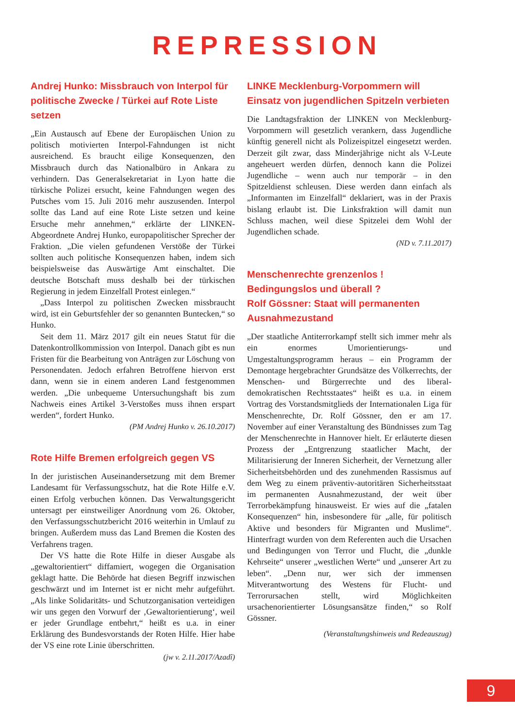REPRESSION
Andrej Hunko: Missbrauch von Interpol für politische Zwecke / Türkei auf Rote Liste setzen
„Ein Austausch auf Ebene der Europäischen Union zu politisch motivierten Interpol-Fahndungen ist nicht ausreichend. Es braucht eilige Konsequenzen, den Missbrauch durch das Nationalbüro in Ankara zu verhindern. Das Generalsekretariat in Lyon hatte die türkische Polizei ersucht, keine Fahndungen wegen des Putsches vom 15. Juli 2016 mehr auszusenden. Interpol sollte das Land auf eine Rote Liste setzen und keine Ersuche mehr annehmen,“ erklärte der LINKEN-Abgeordnete Andrej Hunko, europapolitischer Sprecher der Fraktion. „Die vielen gefundenen Verstöße der Türkei sollten auch politische Konsequenzen haben, indem sich beispielsweise das Auswärtige Amt einschaltet. Die deutsche Botschaft muss deshalb bei der türkischen Regierung in jedem Einzelfall Protest einlegen.“
„Dass Interpol zu politischen Zwecken missbraucht wird, ist ein Geburtsfehler der so genannten Buntecken,“ so Hunko.
Seit dem 11. März 2017 gilt ein neues Statut für die Datenkontrollkommission von Interpol. Danach gibt es nun Fristen für die Bearbeitung von Anträgen zur Löschung von Personendaten. Jedoch erfahren Betroffene hiervon erst dann, wenn sie in einem anderen Land festgenommen werden. „Die unbequeme Untersuchungshaft bis zum Nachweis eines Artikel 3-Verstoßes muss ihnen erspart werden“, fordert Hunko.
(PM Andrej Hunko v. 26.10.2017)
Rote Hilfe Bremen erfolgreich gegen VS
In der juristischen Auseinandersetzung mit dem Bremer Landesamt für Verfassungsschutz, hat die Rote Hilfe e.V. einen Erfolg verbuchen können. Das Verwaltungsgericht untersagt per einstweiliger Anordnung vom 26. Oktober, den Verfassungsschutzbericht 2016 weiterhin in Umlauf zu bringen. Außerdem muss das Land Bremen die Kosten des Verfahrens tragen.
Der VS hatte die Rote Hilfe in dieser Ausgabe als „gewaltorientiert“ diffamiert, wogegen die Organisation geklagt hatte. Die Behörde hat diesen Begriff inzwischen geschwärzt und im Internet ist er nicht mehr aufgeführt. „Als linke Solidaritäts- und Schutzorganisation verteidigen wir uns gegen den Vorwurf der ‚Gewaltorientierung‘, weil er jeder Grundlage entbehrt,“ heißt es u.a. in einer Erklärung des Bundesvorstands der Roten Hilfe. Hier habe der VS eine rote Linie überschritten.
(jw v. 2.11.2017/Azadî)
LINKE Mecklenburg-Vorpommern will Einsatz von jugendlichen Spitzeln verbieten
Die Landtagsfraktion der LINKEN von Mecklenburg-Vorpommern will gesetzlich verankern, dass Jugendliche künftig generell nicht als Polizeispitzel eingesetzt werden. Derzeit gilt zwar, dass Minderjährige nicht als V-Leute angeheuert werden dürfen, dennoch kann die Polizei Jugendliche – wenn auch nur temporär – in den Spitzeldienst schleusen. Diese werden dann einfach als „Informanten im Einzelfall“ deklariert, was in der Praxis bislang erlaubt ist. Die Linksfraktion will damit nun Schluss machen, weil diese Spitzelei dem Wohl der Jugendlichen schade.
(ND v. 7.11.2017)
Menschenrechte grenzenlos ! Bedingungslos und überall ?
Rolf Gössner: Staat will permanenten Ausnahmezustand
„Der staatliche Antiterrorkampf stellt sich immer mehr als ein enormes Umorientierungs- und Umgestaltungsprogramm heraus – ein Programm der Demontage hergebrachter Grundsätze des Völkerrechts, der Menschen- und Bürgerrechte und des liberal-demokratischen Rechtsstaates“ heißt es u.a. in einem Vortrag des Vorstandsmitglieds der Internationalen Liga für Menschenrechte, Dr. Rolf Gössner, den er am 17. November auf einer Veranstaltung des Bündnisses zum Tag der Menschenrechte in Hannover hielt. Er erläuterte diesen Prozess der „Entgrenzung staatlicher Macht, der Militarisierung der Inneren Sicherheit, der Vernetzung aller Sicherheitsbehörden und des zunehmenden Rassismus auf dem Weg zu einem präventiv-autoritären Sicherheitsstaat im permanenten Ausnahmezustand, der weit über Terrorbekämpfung hinausweist. Er wies auf die „fatalen Konsequenzen“ hin, insbesondere für „alle, für politisch Aktive und besonders für Migranten und Muslime“. Hinterfragt wurden von dem Referenten auch die Ursachen und Bedingungen von Terror und Flucht, die „dunkle Kehrseite“ unserer „westlichen Werte“ und „unserer Art zu leben“. „Denn nur, wer sich der immensen Mitverantwortung des Westens für Flucht- und Terrorursachen stellt, wird Möglichkeiten ursachenorientierter Lösungsansätze finden,“ so Rolf Gössner.
(Veranstaltungshinweis und Redeauszug)
9